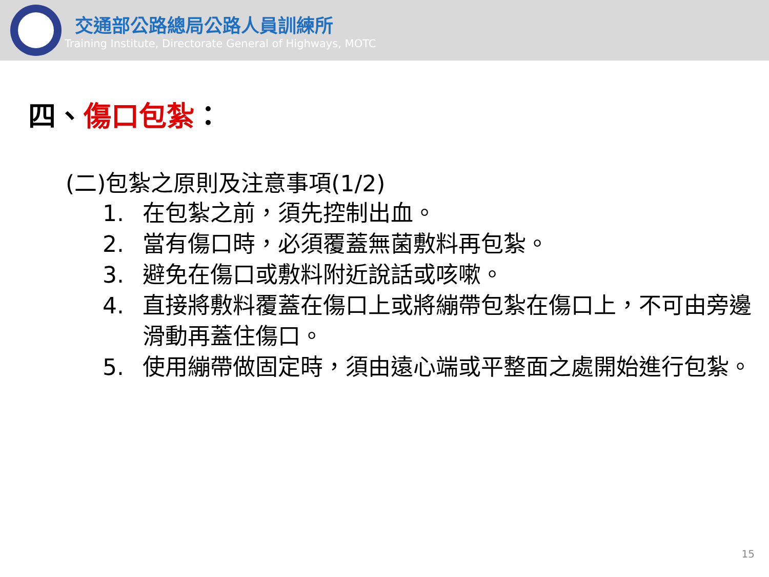交通部公路總局公路人員訓練所
Training Institute, Directorate General of Highways, MOTC
四、傷口包紮：
(二)包紮之原則及注意事項(1/2)
1. 在包紮之前，須先控制出血。
2. 當有傷口時，必須覆蓋無菌敷料再包紮。
3. 避免在傷口或敷料附近說話或咳嗽。
4. 直接將敷料覆蓋在傷口上或將繃帶包紮在傷口上，不可由旁邊滑動再蓋住傷口。
5. 使用繃帶做固定時，須由遠心端或平整面之處開始進行包紮。
15